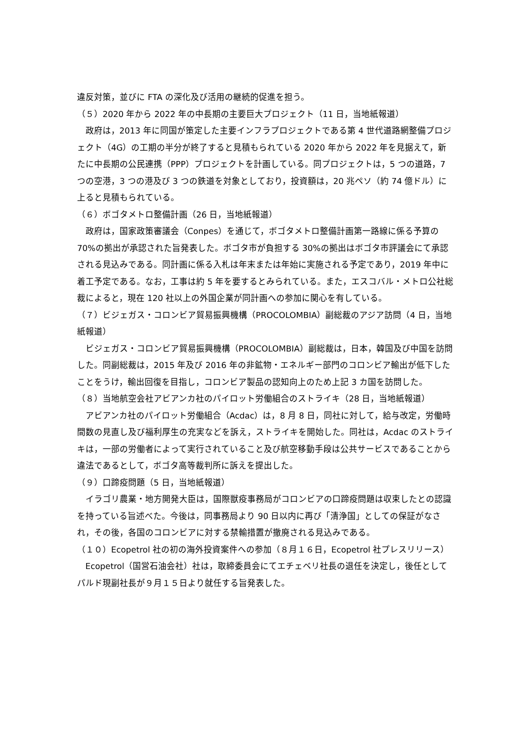違反対策，並びに FTA の深化及び活用の継続的促進を担う。
（５）2020 年から 2022 年の中長期の主要巨大プロジェクト（11 日，当地紙報道）
政府は，2013 年に同国が策定した主要インフラプロジェクトである第 4 世代道路網整備プロジェクト（4G）の工期の半分が終了すると見積もられている 2020 年から 2022 年を見据えて，新たに中長期の公民連携（PPP）プロジェクトを計画している。同プロジェクトは，5 つの道路，7 つの空港，3 つの港及び 3 つの鉄道を対象としており，投資額は，20 兆ペソ（約 74 億ドル）に上ると見積もられている。
（６）ボゴタメトロ整備計画（26 日，当地紙報道）
政府は，国家政策審議会（Conpes）を通じて，ボゴタメトロ整備計画第一路線に係る予算の 70%の拠出が承認された旨発表した。ボゴタ市が負担する 30%の拠出はボゴタ市評議会にて承認される見込みである。同計画に係る入札は年末または年始に実施される予定であり，2019 年中に着工予定である。なお，工事は約 5 年を要するとみられている。また，エスコバル・メトロ公社総裁によると，現在 120 社以上の外国企業が同計画への参加に関心を有している。
（７）ビジェガス・コロンビア貿易振興機構（PROCOLOMBIA）副総裁のアジア訪問（4 日，当地紙報道）
ビジェガス・コロンビア貿易振興機構（PROCOLOMBIA）副総裁は，日本，韓国及び中国を訪問した。同副総裁は，2015 年及び 2016 年の非鉱物・エネルギー部門のコロンビア輸出が低下したことをうけ，輸出回復を目指し，コロンビア製品の認知向上のため上記 3 カ国を訪問した。
（８）当地航空会社アビアンカ社のパイロット労働組合のストライキ（28 日，当地紙報道）
アビアンカ社のパイロット労働組合（Acdac）は，8 月 8 日，同社に対して，給与改定，労働時間数の見直し及び福利厚生の充実などを訴え，ストライキを開始した。同社は，Acdac のストライキは，一部の労働者によって実行されていること及び航空移動手段は公共サービスであることから違法であるとして，ボゴタ高等裁判所に訴えを提出した。
（９）口蹄疫問題（5 日，当地紙報道）
イラゴリ農業・地方開発大臣は，国際獣疫事務局がコロンビアの口蹄疫問題は収束したとの認識を持っている旨述べた。今後は，同事務局より 90 日以内に再び「清浄国」としての保証がなされ，その後，各国のコロンビアに対する禁輸措置が撤廃される見込みである。
（１０）Ecopetrol 社の初の海外投資案件への参加（８月１６日，Ecopetrol 社プレスリリース）
Ecopetrol（国営石油会社）社は，取締委員会にてエチェベリ社長の退任を決定し，後任としてパルド現副社長が９月１５日より就任する旨発表した。